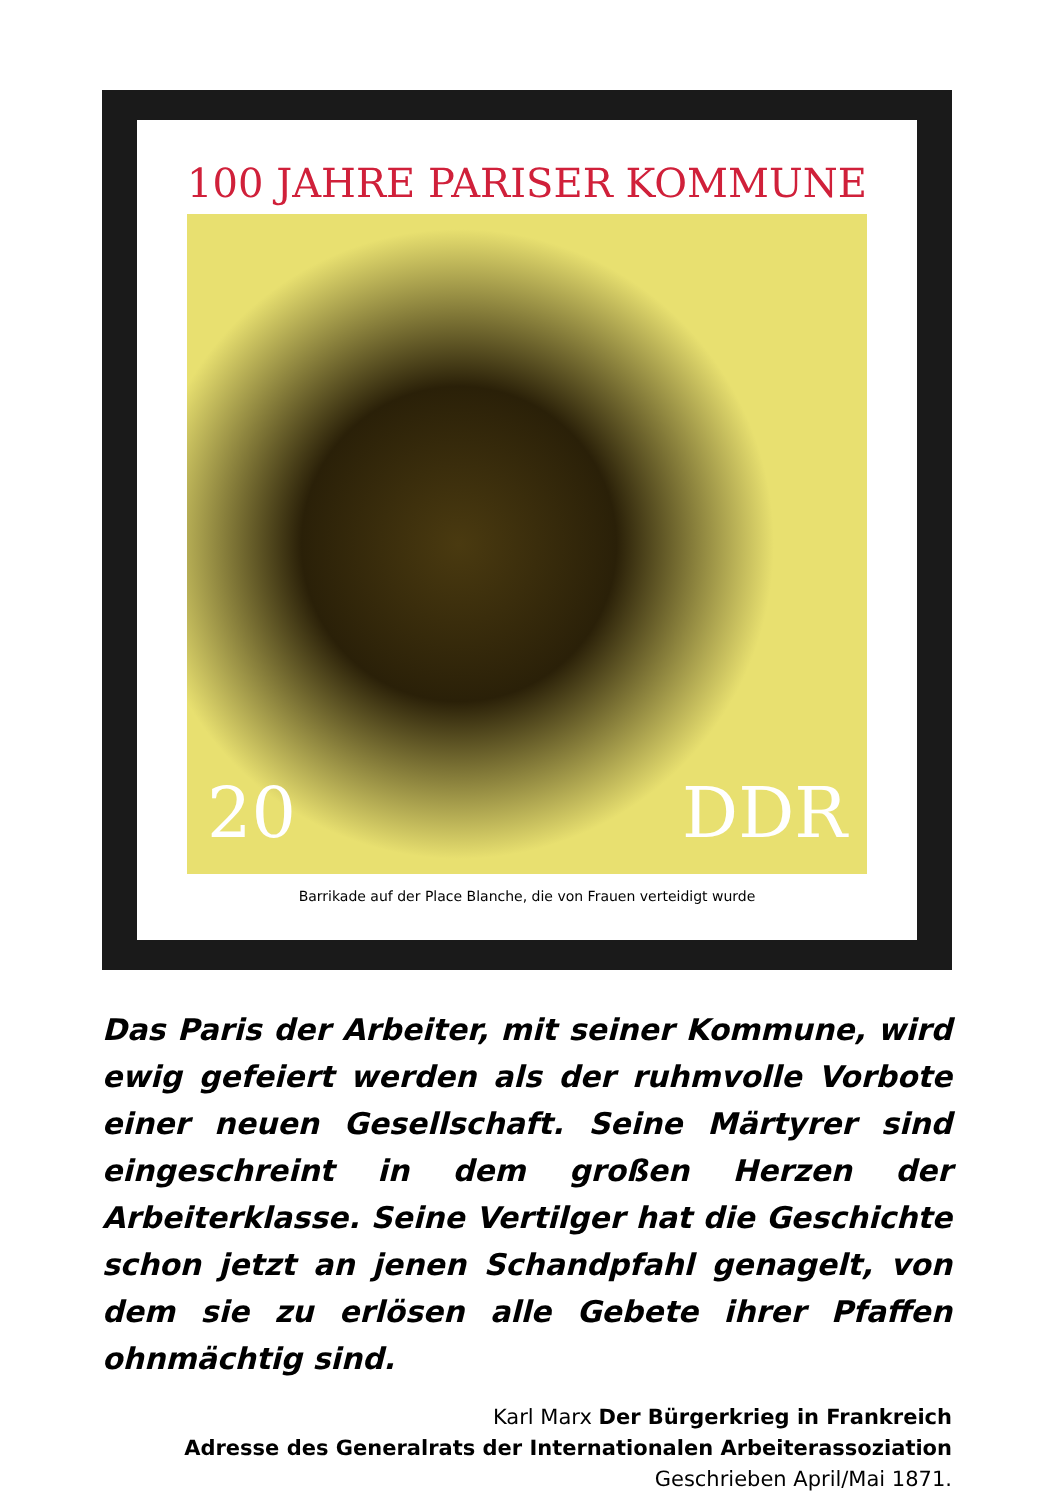100 JAHRE PARISER KOMMUNE
20 DDR
Barrikade auf der Place Blanche, die von Frauen verteidigt wurde
Das Paris der Arbeiter, mit seiner Kommune, wird ewig gefeiert werden als der ruhmvolle Vorbote einer neuen Gesellschaft. Seine Märtyrer sind eingeschreint in dem großen Herzen der Arbeiterklasse. Seine Vertilger hat die Geschichte schon jetzt an jenen Schandpfahl genagelt, von dem sie zu erlösen alle Gebete ihrer Pfaffen ohnmächtig sind.
Karl Marx Der Bürgerkrieg in Frankreich
Adresse des Generalrats der Internationalen Arbeiterassoziation
Geschrieben April/Mai 1871.